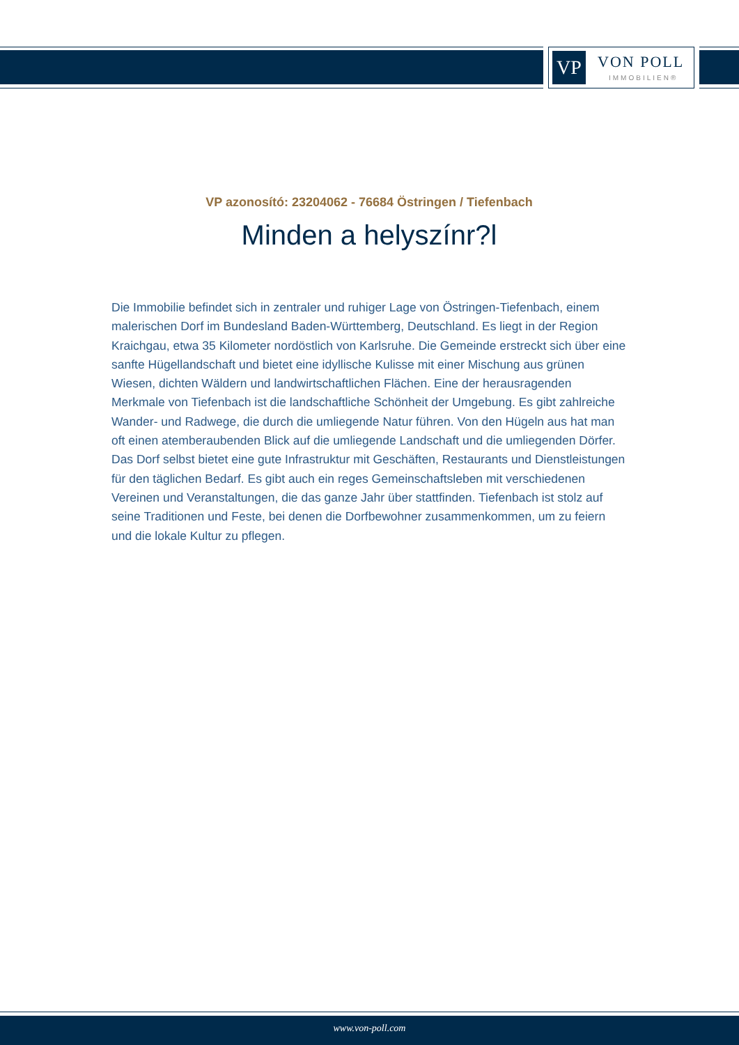VP VON POLL
IMMOBILIEN®
VP azonosító: 23204062 - 76684 Östringen / Tiefenbach
Minden a helyszínr?l
Die Immobilie befindet sich in zentraler und ruhiger Lage von Östringen-Tiefenbach, einem malerischen Dorf im Bundesland Baden-Württemberg, Deutschland. Es liegt in der Region Kraichgau, etwa 35 Kilometer nordöstlich von Karlsruhe. Die Gemeinde erstreckt sich über eine sanfte Hügellandschaft und bietet eine idyllische Kulisse mit einer Mischung aus grünen Wiesen, dichten Wäldern und landwirtschaftlichen Flächen. Eine der herausragenden Merkmale von Tiefenbach ist die landschaftliche Schönheit der Umgebung. Es gibt zahlreiche Wander- und Radwege, die durch die umliegende Natur führen. Von den Hügeln aus hat man oft einen atemberaubenden Blick auf die umliegende Landschaft und die umliegenden Dörfer. Das Dorf selbst bietet eine gute Infrastruktur mit Geschäften, Restaurants und Dienstleistungen für den täglichen Bedarf. Es gibt auch ein reges Gemeinschaftsleben mit verschiedenen Vereinen und Veranstaltungen, die das ganze Jahr über stattfinden. Tiefenbach ist stolz auf seine Traditionen und Feste, bei denen die Dorfbewohner zusammenkommen, um zu feiern und die lokale Kultur zu pflegen.
www.von-poll.com